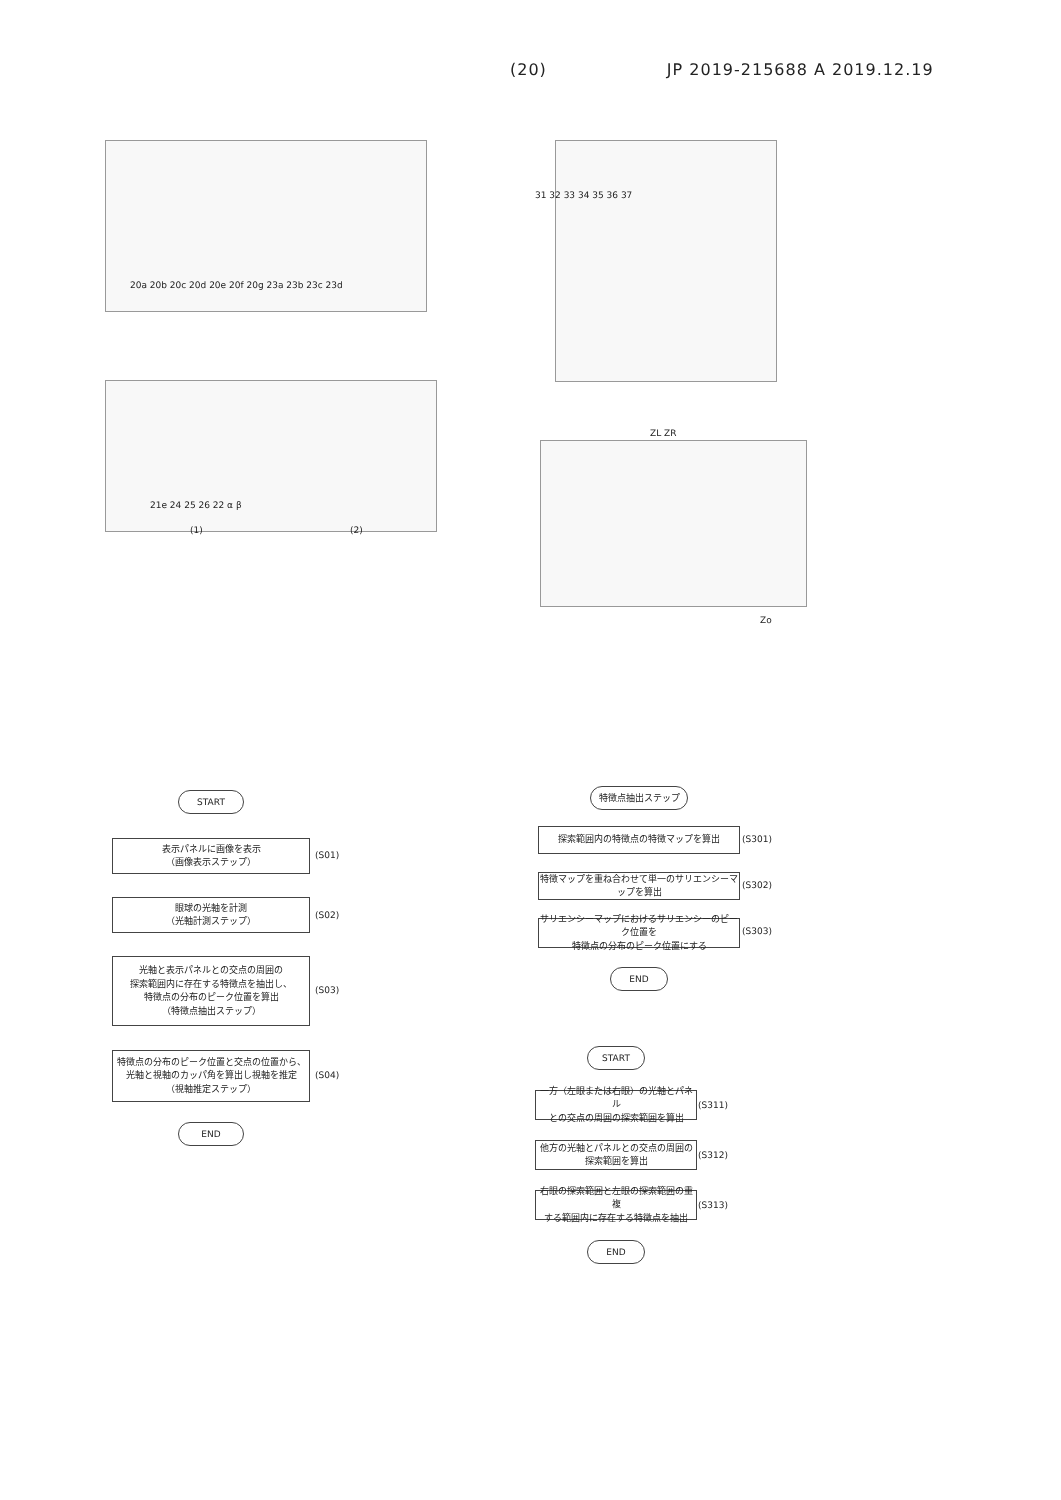(20) JP 2019-215688 A 2019.12.19
20a 20b 20c 20d 20e 20f 20g 23a 23b 23c 23d
(1) (2)
21e 24 25 26 22 α β
31 32 33 34 35 36 37
ZL ZR
Zo
START
表示パネルに画像を表示
（画像表示ステップ）
(S01)
眼球の光軸を計測
（光軸計測ステップ）
(S02)
光軸と表示パネルとの交点の周囲の
探索範囲内に存在する特徴点を抽出し、
特徴点の分布のピーク位置を算出
（特徴点抽出ステップ）
(S03)
特徴点の分布のピーク位置と交点の位置から、
光軸と視軸のカッパ角を算出し視軸を推定
（視軸推定ステップ）
(S04)
END
特徴点抽出ステップ
探索範囲内の特徴点の特徴マップを算出
(S301)
特徴マップを重ね合わせて単一のサリエンシーマップを算出
(S302)
サリエンシーマップにおけるサリエンシーのピーク位置を
特徴点の分布のピーク位置にする
(S303)
END
START
一方（左眼または右眼）の光軸とパネル
との交点の周囲の探索範囲を算出
(S311)
他方の光軸とパネルとの交点の周囲の
探索範囲を算出
(S312)
右眼の探索範囲と左眼の探索範囲の重複
する範囲内に存在する特徴点を抽出
(S313)
END